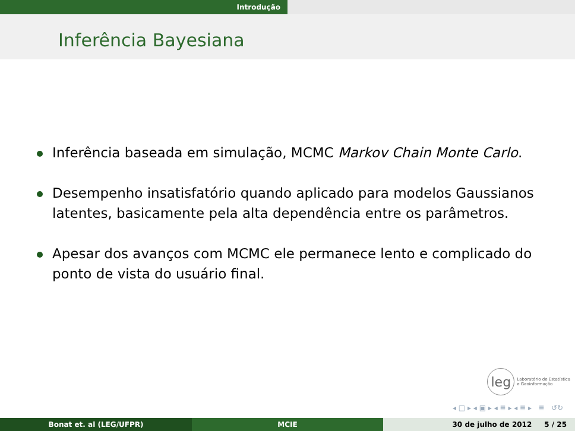Introdução
Inferência Bayesiana
Inferência baseada em simulação, MCMC Markov Chain Monte Carlo.
Desempenho insatisfatório quando aplicado para modelos Gaussianos latentes, basicamente pela alta dependência entre os parâmetros.
Apesar dos avanços com MCMC ele permanece lento e complicado do ponto de vista do usuário final.
leg Laboratório de Estatística
e Geoinformação
◂ □ ▸ ◂ ▣ ▸ ◂ ≣ ▸ ◂ ≣ ▸ ≣ ↺↻
Bonat et. al (LEG/UFPR) MCIE 30 de julho de 2012 5 / 25